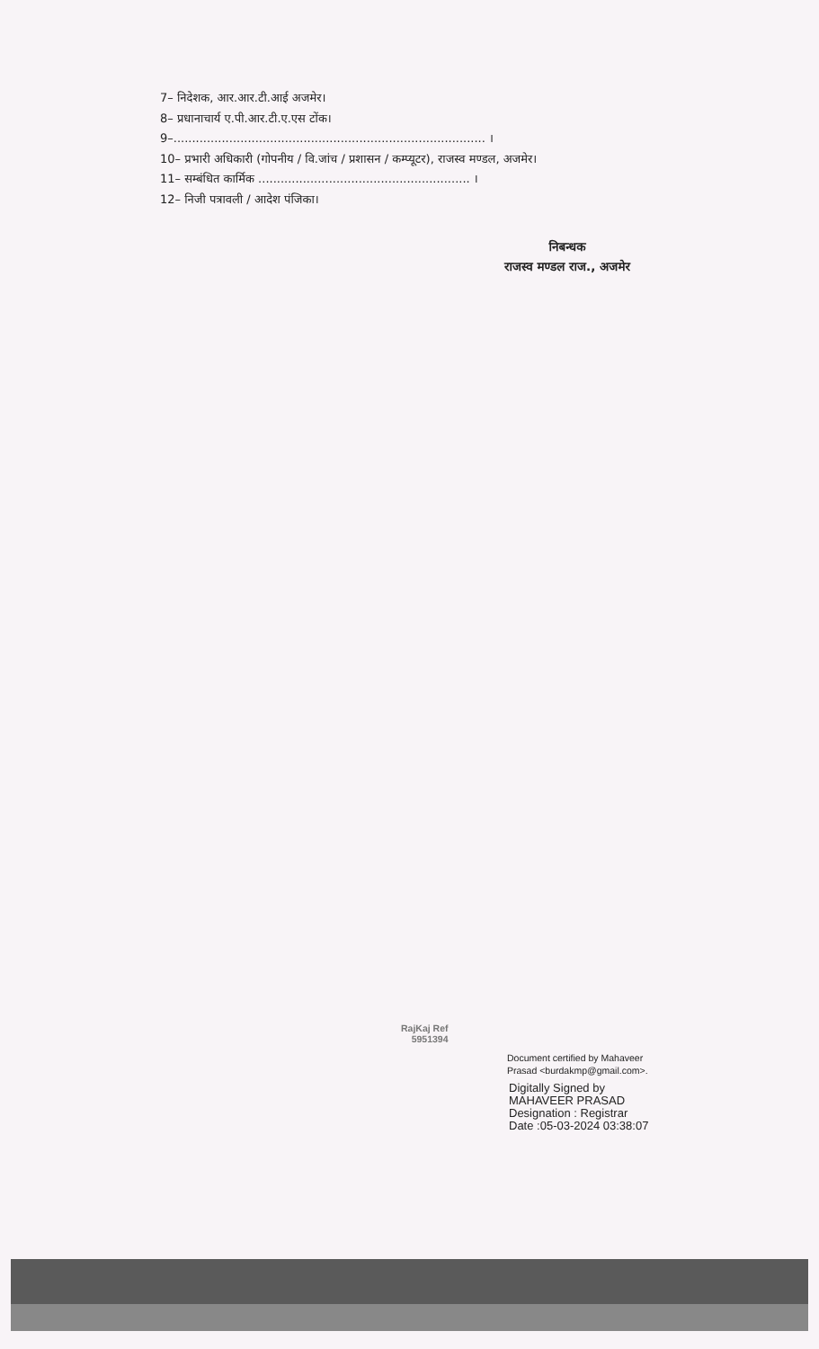7– निदेशक, आर.आर.टी.आई अजमेर।
8– प्रधानाचार्य ए.पी.आर.टी.ए.एस टोंक।
9–.................................................................................... ।
10– प्रभारी अधिकारी (गोपनीय / वि.जांच / प्रशासन / कम्प्यूटर), राजस्व मण्डल, अजमेर।
11– सम्बंधित कार्मिक ......................................................... ।
12– निजी पत्रावली / आदेश पंजिका।
निबन्धक
राजस्व मण्डल राज., अजमेर
RajKaj Ref
5951394
Document certified by Mahaveer
Prasad <burdakmp@gmail.com>.
Digitally Signed by
MAHAVEER PRASAD
Designation : Registrar
Date :05-03-2024 03:38:07